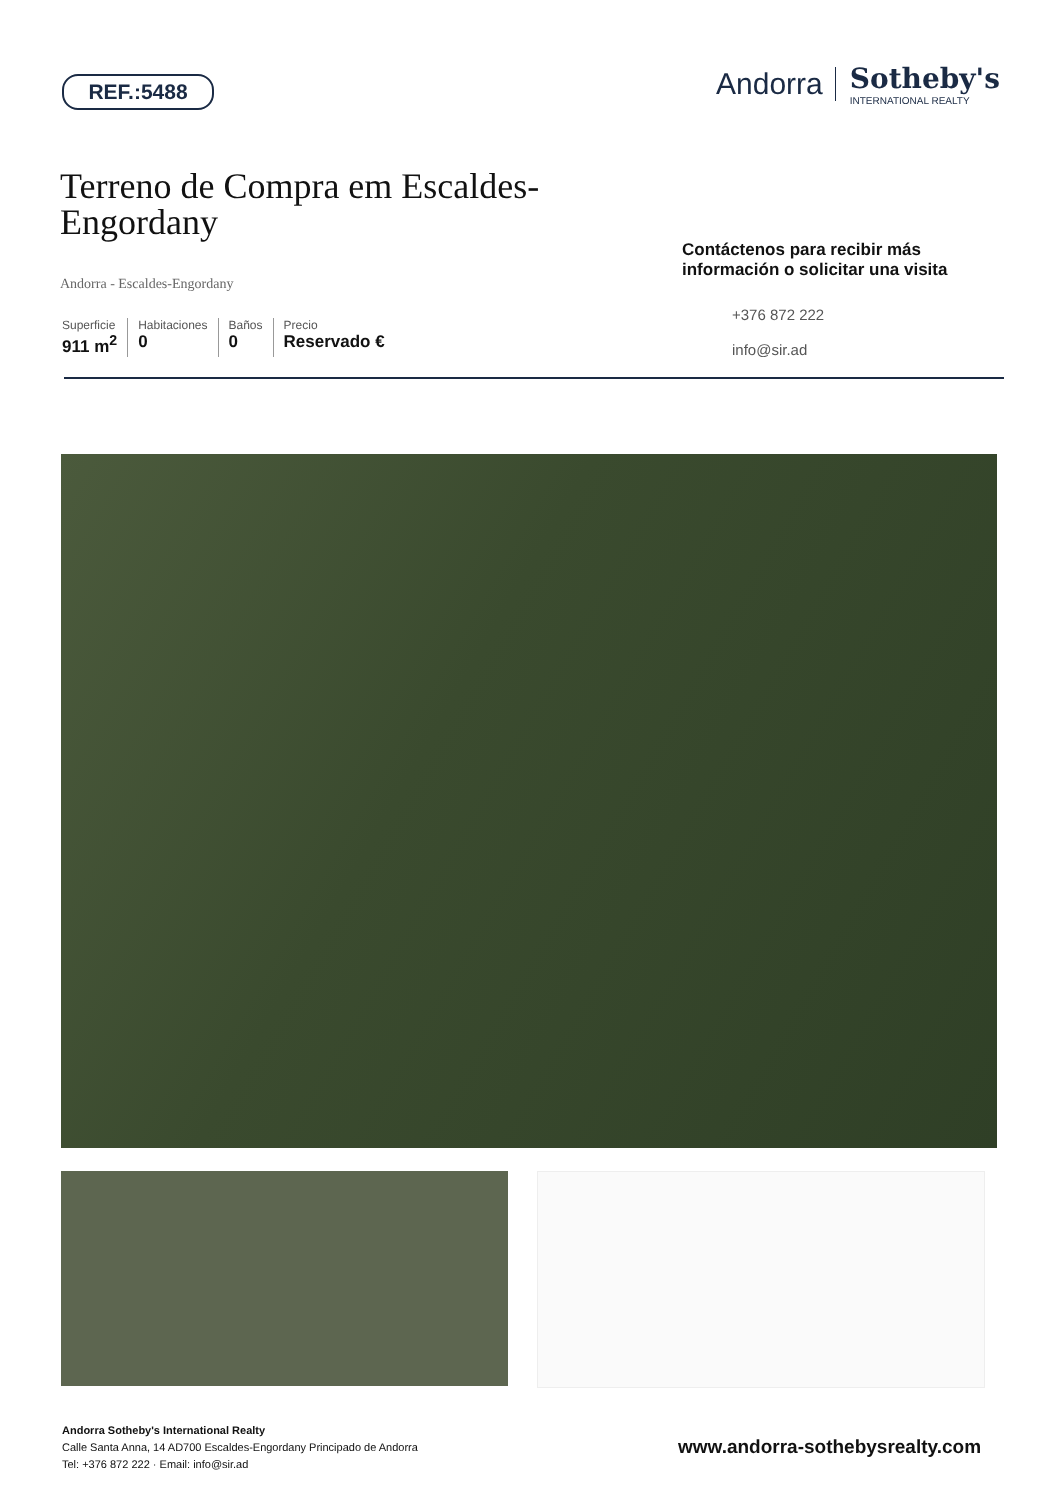REF.:5488
Andorra Sotheby's
INTERNATIONAL REALTY
Terreno de Compra em Escaldes-Engordany
Andorra - Escaldes-Engordany
Superficie
911 m<sup>2</sup>
Habitaciones
0
Baños
0
Precio
Reservado €
Contáctenos para recibir más información o solicitar una visita
+376 872 222
info@sir.ad
Andorra Sotheby's International Realty
Calle Santa Anna, 14 AD700 Escaldes-Engordany Principado de Andorra
Tel: +376 872 222 · Email: info@sir.ad
www.andorra-sothebysrealty.com